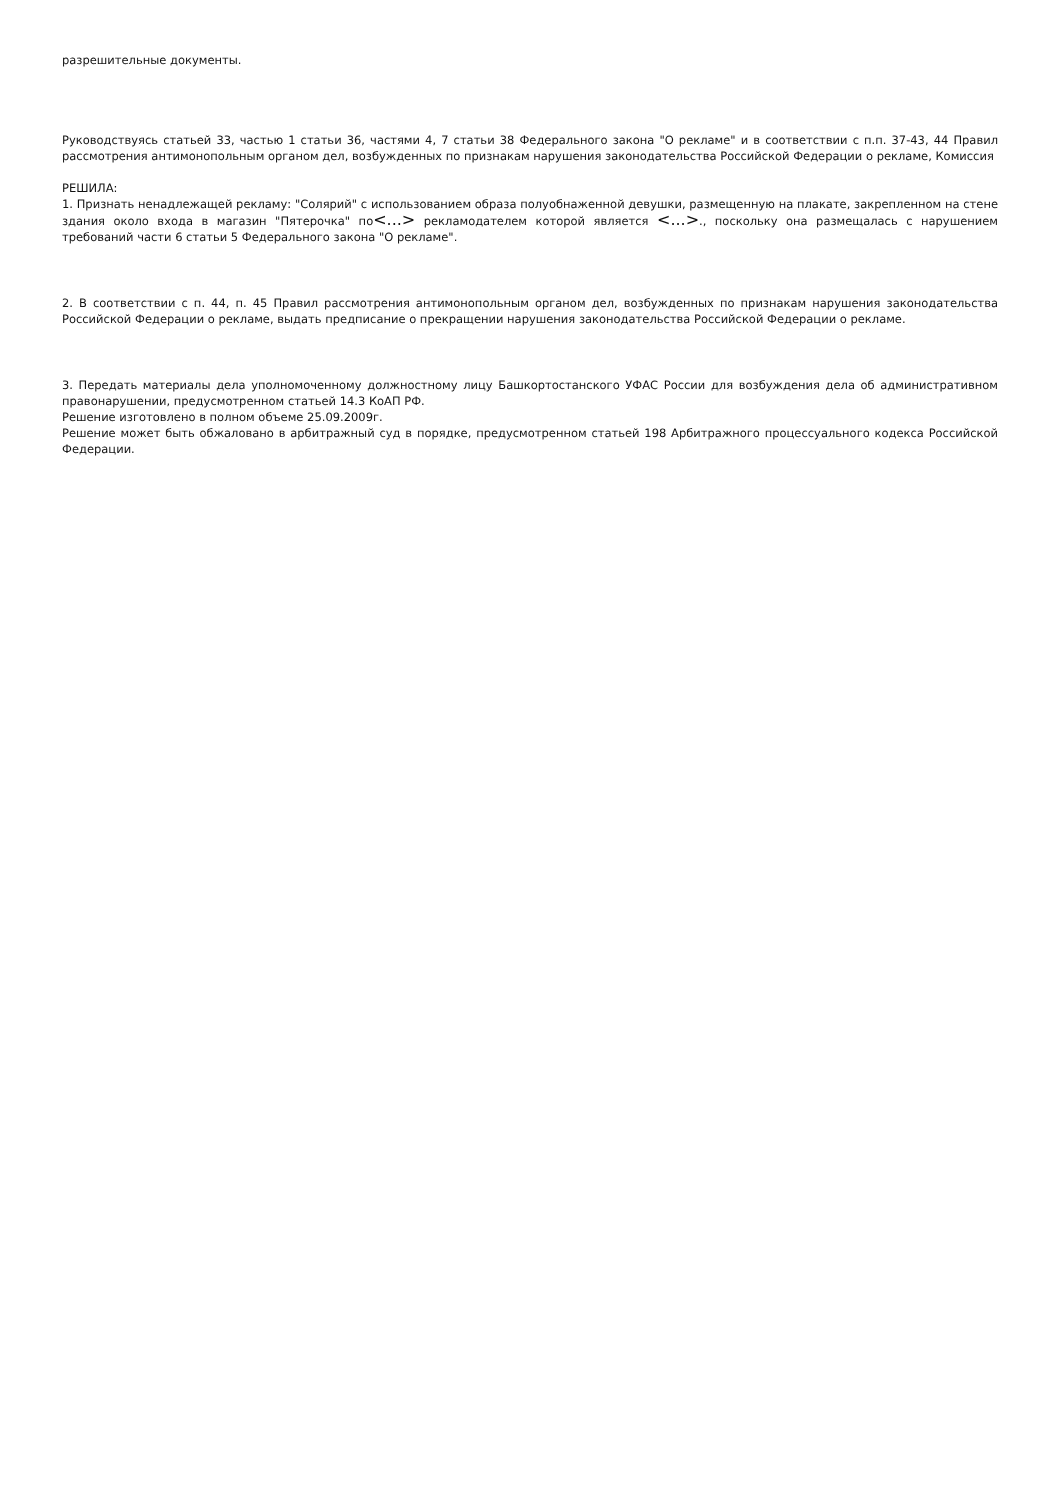разрешительные документы.
Руководствуясь статьей 33, частью 1 статьи 36, частями 4, 7 статьи 38 Федерального закона "О рекламе" и в соответствии с п.п. 37-43, 44 Правил рассмотрения антимонопольным органом дел, возбужденных по признакам нарушения законодательства Российской Федерации о рекламе, Комиссия
РЕШИЛА:
1. Признать ненадлежащей рекламу: "Солярий" с использованием образа полуобнаженной девушки, размещенную на плакате, закрепленном на стене здания около входа в магазин "Пятерочка" по<...> рекламодателем которой является <...>., поскольку она размещалась с нарушением требований части 6 статьи 5 Федерального закона "О рекламе".
2. В соответствии с п. 44, п. 45 Правил рассмотрения антимонопольным органом дел, возбужденных по признакам нарушения законодательства Российской Федерации о рекламе, выдать предписание о прекращении нарушения законодательства Российской Федерации о рекламе.
3. Передать материалы дела уполномоченному должностному лицу Башкортостанского УФАС России для возбуждения дела об административном правонарушении, предусмотренном статьей 14.3 КоАП РФ.
Решение изготовлено в полном объеме 25.09.2009г.
Решение может быть обжаловано в арбитражный суд в порядке, предусмотренном статьей 198 Арбитражного процессуального кодекса Российской Федерации.